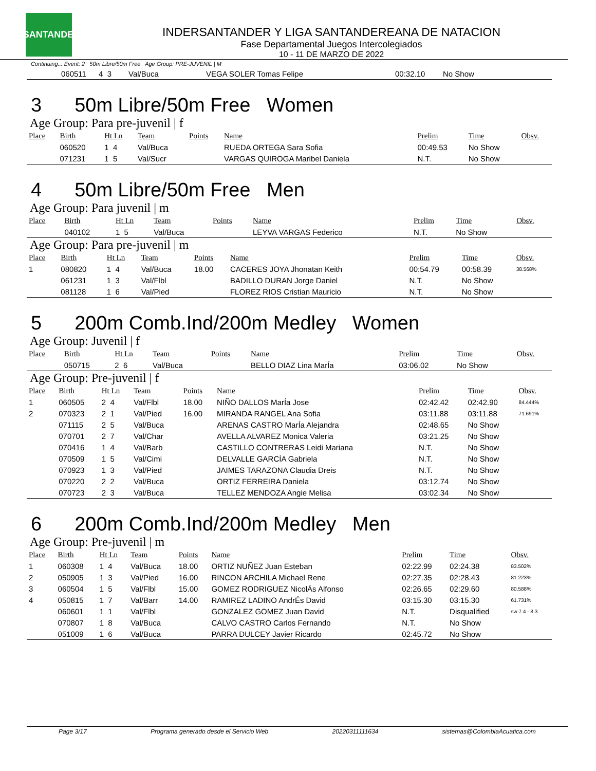LSANTANDER
INDERSANTANDER Y LIGA SANTANDEREANA DE NATACION
Fase Departamental Juegos Intercolegiados
10 - 11 DE MARZO DE 2022
Continuing... Event: 2 50m Libre/50m Free Age Group: PRE-JUVENIL | M
| | 060511 | 4 3 | Val/Buca | | VEGA SOLER Tomas Felipe | 00:32.10 | No Show | |
3 50m Libre/50m Free Women
Age Group: Para pre-juvenil | f
| Place | Birth | Ht Ln | Team | Points | Name | Prelim | Time | Obsv. |
| --- | --- | --- | --- | --- | --- | --- | --- | --- |
| | 060520 | 1 4 | Val/Buca | | RUEDA ORTEGA Sara Sofia | 00:49.53 | No Show | |
| | 071231 | 1 5 | Val/Sucr | | VARGAS QUIROGA Maribel Daniela | N.T. | No Show | |
4 50m Libre/50m Free Men
Age Group: Para juvenil | m
| Place | Birth | Ht Ln | Team | Points | Name | Prelim | Time | Obsv. |
| --- | --- | --- | --- | --- | --- | --- | --- | --- |
| | 040102 | 1 5 | Val/Buca | | LEYVA VARGAS Federico | N.T. | No Show | |
Age Group: Para pre-juvenil | m
| Place | Birth | Ht Ln | Team | Points | Name | Prelim | Time | Obsv. |
| --- | --- | --- | --- | --- | --- | --- | --- | --- |
| 1 | 080820 | 1 4 | Val/Buca | 18.00 | CACERES JOYA Jhonatan Keith | 00:54.79 | 00:58.39 | 38.568% |
| | 061231 | 1 3 | Val/Flbl | | BADILLO DURAN Jorge Daniel | N.T. | No Show | |
| | 081128 | 1 6 | Val/Pied | | FLOREZ RIOS Cristian Mauricio | N.T. | No Show | |
5 200m Comb.Ind/200m Medley Women
Age Group: Juvenil | f
| Place | Birth | Ht Ln | Team | Points | Name | Prelim | Time | Obsv. |
| --- | --- | --- | --- | --- | --- | --- | --- | --- |
| | 050715 | 2 6 | Val/Buca | | BELLO DIAZ Lina MarÍa | 03:06.02 | No Show | |
Age Group: Pre-juvenil | f
| Place | Birth | Ht Ln | Team | Points | Name | Prelim | Time | Obsv. |
| --- | --- | --- | --- | --- | --- | --- | --- | --- |
| 1 | 060505 | 2 4 | Val/Flbl | 18.00 | NIÑO DALLOS MarÍa Jose | 02:42.42 | 02:42.90 | 84.444% |
| 2 | 070323 | 2 1 | Val/Pied | 16.00 | MIRANDA RANGEL Ana Sofia | 03:11.88 | 03:11.88 | 71.691% |
| | 071115 | 2 5 | Val/Buca | | ARENAS CASTRO MarÍa Alejandra | 02:48.65 | No Show | |
| | 070701 | 2 7 | Val/Char | | AVELLA ALVAREZ Monica Valeria | 03:21.25 | No Show | |
| | 070416 | 1 4 | Val/Barb | | CASTILLO CONTRERAS Leidi Mariana | N.T. | No Show | |
| | 070509 | 1 5 | Val/Cimi | | DELVALLE GARCÍA Gabriela | N.T. | No Show | |
| | 070923 | 1 3 | Val/Pied | | JAIMES TARAZONA Claudia Dreis | N.T. | No Show | |
| | 070220 | 2 2 | Val/Buca | | ORTIZ FERREIRA Daniela | 03:12.74 | No Show | |
| | 070723 | 2 3 | Val/Buca | | TELLEZ MENDOZA Angie Melisa | 03:02.34 | No Show | |
6 200m Comb.Ind/200m Medley Men
Age Group: Pre-juvenil | m
| Place | Birth | Ht Ln | Team | Points | Name | Prelim | Time | Obsv. |
| --- | --- | --- | --- | --- | --- | --- | --- | --- |
| 1 | 060308 | 1 4 | Val/Buca | 18.00 | ORTIZ NUÑEZ Juan Esteban | 02:22.99 | 02:24.38 | 83.502% |
| 2 | 050905 | 1 3 | Val/Pied | 16.00 | RINCON ARCHILA Michael Rene | 02:27.35 | 02:28.43 | 81.223% |
| 3 | 060504 | 1 5 | Val/Flbl | 15.00 | GOMEZ RODRIGUEZ NicolÁs Alfonso | 02:26.65 | 02:29.60 | 80.588% |
| 4 | 050815 | 1 7 | Val/Barr | 14.00 | RAMIREZ LADINO AndrÉs David | 03:15.30 | 03:15.30 | 61.731% |
| | 060601 | 1 1 | Val/Flbl | | GONZALEZ GOMEZ Juan David | N.T. | Disqualified | sw 7.4 - 8.3 |
| | 070807 | 1 8 | Val/Buca | | CALVO CASTRO Carlos Fernando | N.T. | No Show | |
| | 051009 | 1 6 | Val/Buca | | PARRA DULCEY Javier Ricardo | 02:45.72 | No Show | |
Page 3/17 Programa generado desde el Servicio Web 20220311111634 sistemas@ColombiaAcuatica.com